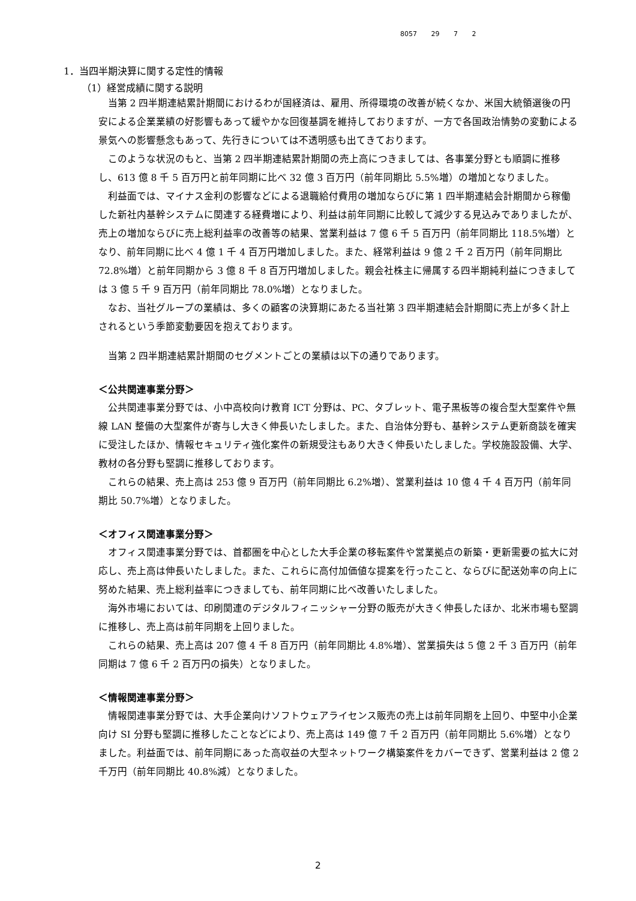8057 29 7 2
1．当四半期決算に関する定性的情報
（1）経営成績に関する説明
当第 2 四半期連結累計期間におけるわが国経済は、雇用、所得環境の改善が続くなか、米国大統領選後の円安による企業業績の好影響もあって緩やかな回復基調を維持しておりますが、一方で各国政治情勢の変動による景気への影響懸念もあって、先行きについては不透明感も出てきております。
このような状況のもと、当第 2 四半期連結累計期間の売上高につきましては、各事業分野とも順調に推移し、613 億 8 千 5 百万円と前年同期に比べ 32 億 3 百万円（前年同期比 5.5%増）の増加となりました。
利益面では、マイナス金利の影響などによる退職給付費用の増加ならびに第 1 四半期連結会計期間から稼働した新社内基幹システムに関連する経費増により、利益は前年同期に比較して減少する見込みでありましたが、売上の増加ならびに売上総利益率の改善等の結果、営業利益は 7 億 6 千 5 百万円（前年同期比 118.5%増）となり、前年同期に比べ 4 億 1 千 4 百万円増加しました。また、経常利益は 9 億 2 千 2 百万円（前年同期比 72.8%増）と前年同期から 3 億 8 千 8 百万円増加しました。親会社株主に帰属する四半期純利益につきましては 3 億 5 千 9 百万円（前年同期比 78.0%増）となりました。
なお、当社グループの業績は、多くの顧客の決算期にあたる当社第 3 四半期連結会計期間に売上が多く計上されるという季節変動要因を抱えております。
当第 2 四半期連結累計期間のセグメントごとの業績は以下の通りであります。
＜公共関連事業分野＞
公共関連事業分野では、小中高校向け教育 ICT 分野は、PC、タブレット、電子黒板等の複合型大型案件や無線 LAN 整備の大型案件が寄与し大きく伸長いたしました。また、自治体分野も、基幹システム更新商談を確実に受注したほか、情報セキュリティ強化案件の新規受注もあり大きく伸長いたしました。学校施設設備、大学、教材の各分野も堅調に推移しております。
これらの結果、売上高は 253 億 9 百万円（前年同期比 6.2%増）、営業利益は 10 億 4 千 4 百万円（前年同期比 50.7%増）となりました。
＜オフィス関連事業分野＞
オフィス関連事業分野では、首都圏を中心とした大手企業の移転案件や営業拠点の新築・更新需要の拡大に対応し、売上高は伸長いたしました。また、これらに高付加価値な提案を行ったこと、ならびに配送効率の向上に努めた結果、売上総利益率につきましても、前年同期に比べ改善いたしました。
海外市場においては、印刷関連のデジタルフィニッシャー分野の販売が大きく伸長したほか、北米市場も堅調に推移し、売上高は前年同期を上回りました。
これらの結果、売上高は 207 億 4 千 8 百万円（前年同期比 4.8%増）、営業損失は 5 億 2 千 3 百万円（前年同期は 7 億 6 千 2 百万円の損失）となりました。
＜情報関連事業分野＞
情報関連事業分野では、大手企業向けソフトウェアライセンス販売の売上は前年同期を上回り、中堅中小企業向け SI 分野も堅調に推移したことなどにより、売上高は 149 億 7 千 2 百万円（前年同期比 5.6%増）となりました。利益面では、前年同期にあった高収益の大型ネットワーク構築案件をカバーできず、営業利益は 2 億 2 千万円（前年同期比 40.8%減）となりました。
2